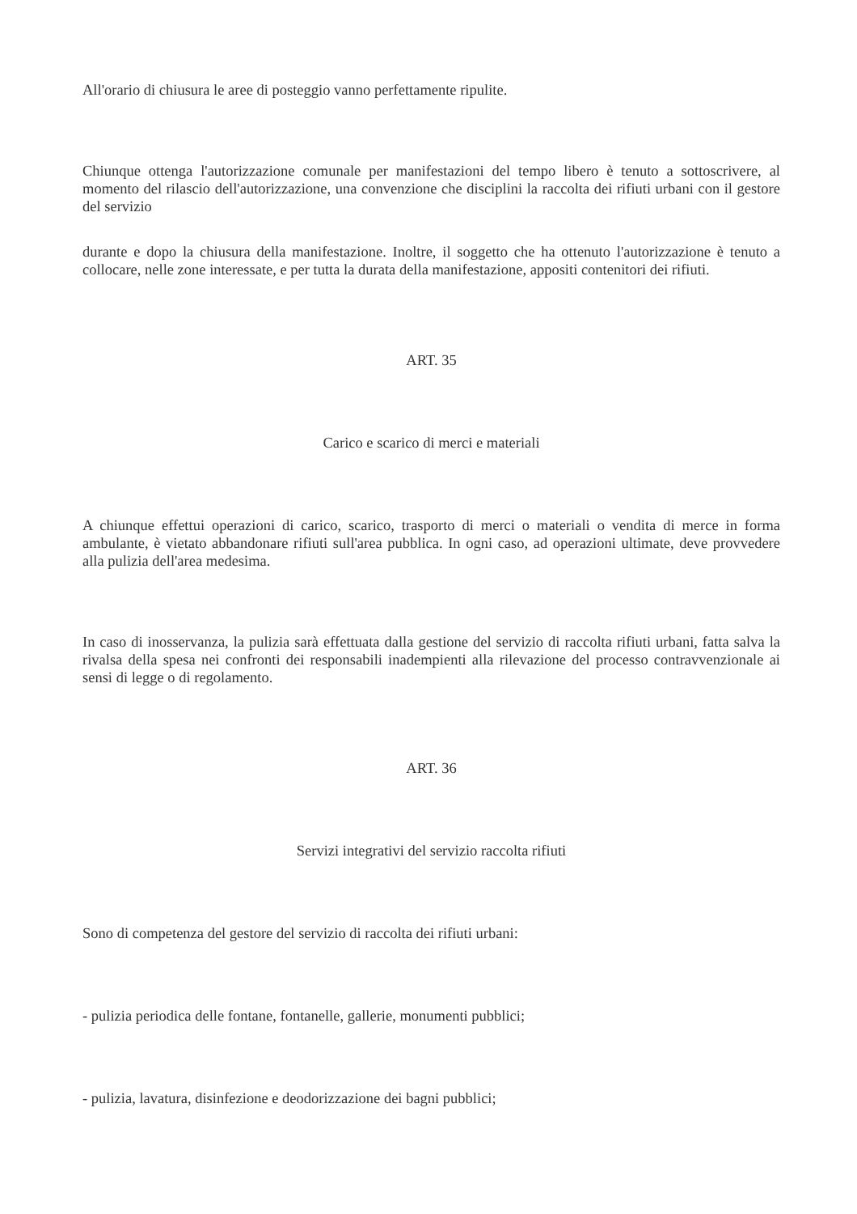All'orario di chiusura le aree di posteggio vanno perfettamente ripulite.
Chiunque ottenga l'autorizzazione comunale per manifestazioni del tempo libero è tenuto a sottoscrivere, al momento del rilascio dell'autorizzazione, una convenzione che disciplini la raccolta dei rifiuti urbani con il gestore del servizio
durante e dopo la chiusura della manifestazione. Inoltre, il soggetto che ha ottenuto l'autorizzazione è tenuto a collocare, nelle zone interessate, e per tutta la durata della manifestazione, appositi contenitori dei rifiuti.
ART. 35
Carico e scarico di merci e materiali
A chiunque effettui operazioni di carico, scarico, trasporto di merci o materiali o vendita di merce in forma ambulante, è vietato abbandonare rifiuti sull'area pubblica. In ogni caso, ad operazioni ultimate, deve provvedere alla pulizia dell'area medesima.
In caso di inosservanza, la pulizia sarà effettuata dalla gestione del servizio di raccolta rifiuti urbani, fatta salva la rivalsa della spesa nei confronti dei responsabili inadempienti alla rilevazione del processo contravvenzionale ai sensi di legge o di regolamento.
ART. 36
Servizi integrativi del servizio raccolta rifiuti
Sono di competenza del gestore del servizio di raccolta dei rifiuti urbani:
- pulizia periodica delle fontane, fontanelle, gallerie, monumenti pubblici;
- pulizia, lavatura, disinfezione e deodorizzazione dei bagni pubblici;